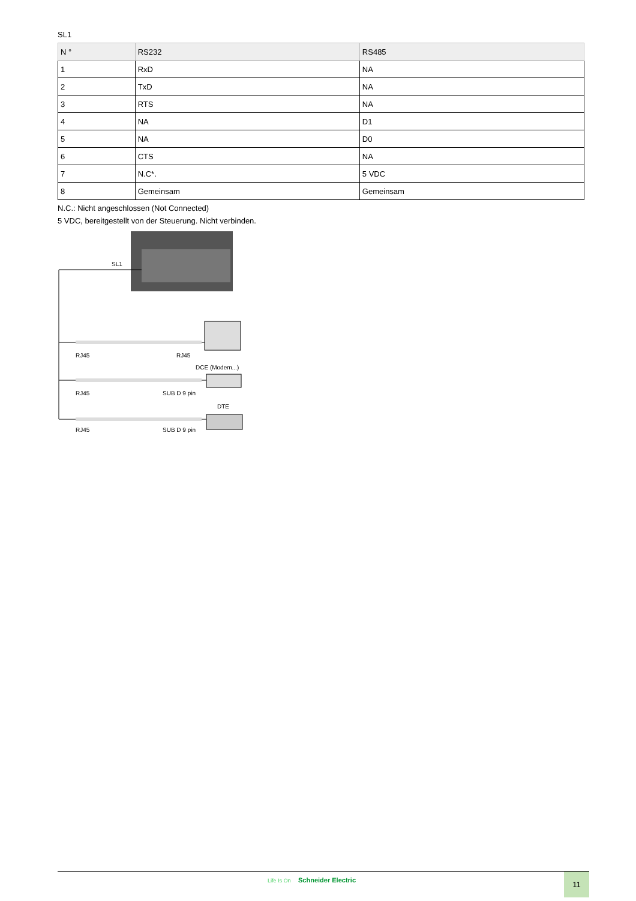SL1
| N ° | RS232 | RS485 |
| --- | --- | --- |
| 1 | RxD | NA |
| 2 | TxD | NA |
| 3 | RTS | NA |
| 4 | NA | D1 |
| 5 | NA | D0 |
| 6 | CTS | NA |
| 7 | N.C*. | 5 VDC |
| 8 | Gemeinsam | Gemeinsam |
N.C.: Nicht angeschlossen (Not Connected)
5 VDC, bereitgestellt von der Steuerung. Nicht verbinden.
SL1
RJ45
RJ45
DCE (Modem...)
RJ45
SUB D 9 pin
DTE
RJ45
SUB D 9 pin
Life Is On Schneider Electric 11